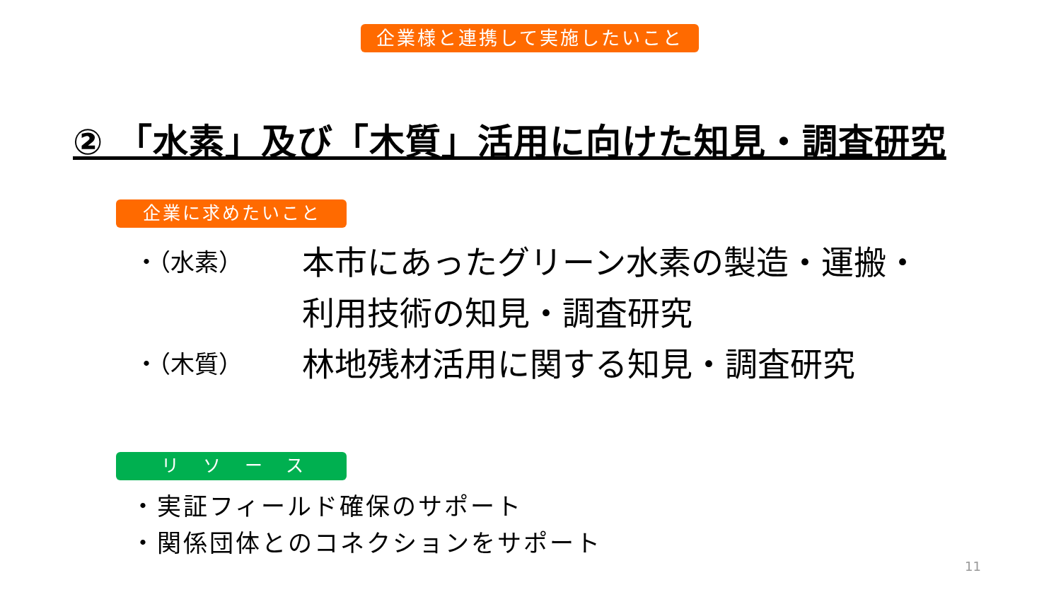企業様と連携して実施したいこと
② 「水素」及び「木質」活用に向けた知見・調査研究
企業に求めたいこと
・（水素）
本市にあったグリーン水素の製造・運搬・
利用技術の知見・調査研究
・（木質）
林地残材活用に関する知見・調査研究
リソース
・実証フィールド確保のサポート
・関係団体とのコネクションをサポート
11